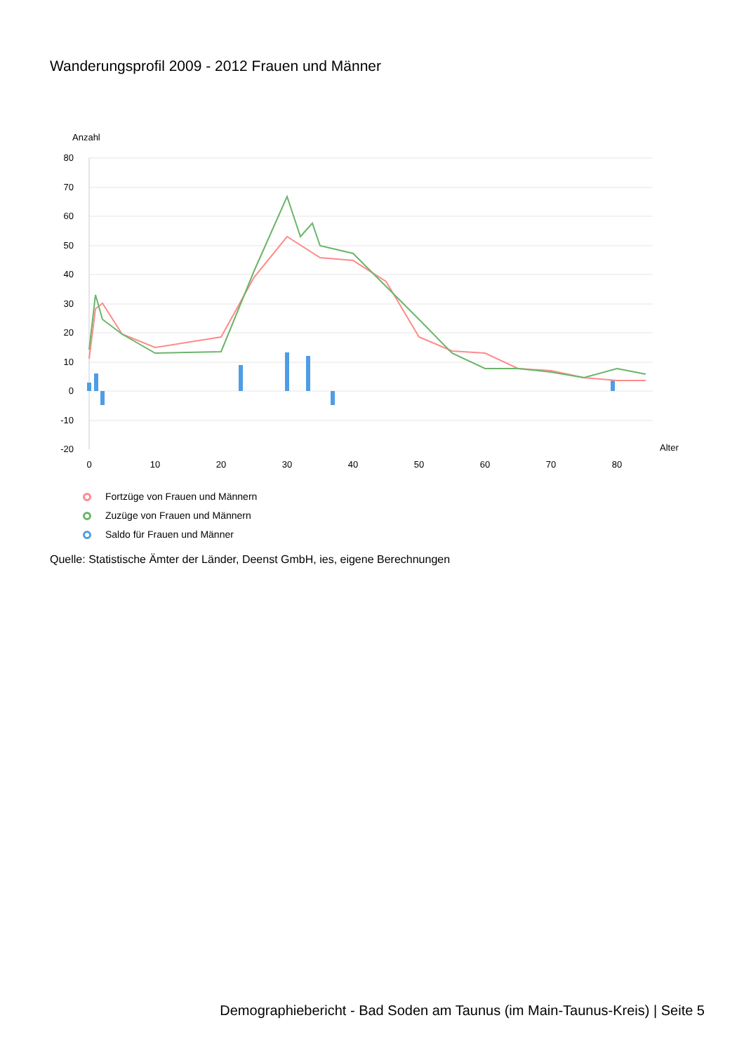Wanderungsprofil 2009 - 2012 Frauen und Männer
Anzahl
80
70
60
50
40
30
20
10
0
-10
-20
0
10
20
30
40
50
60
70
80
Alter
Fortzüge von Frauen und Männern
Zuzüge von Frauen und Männern
Saldo für Frauen und Männer
Quelle: Statistische Ämter der Länder, Deenst GmbH, ies, eigene Berechnungen
Demographiebericht - Bad Soden am Taunus (im Main-Taunus-Kreis) | Seite 5